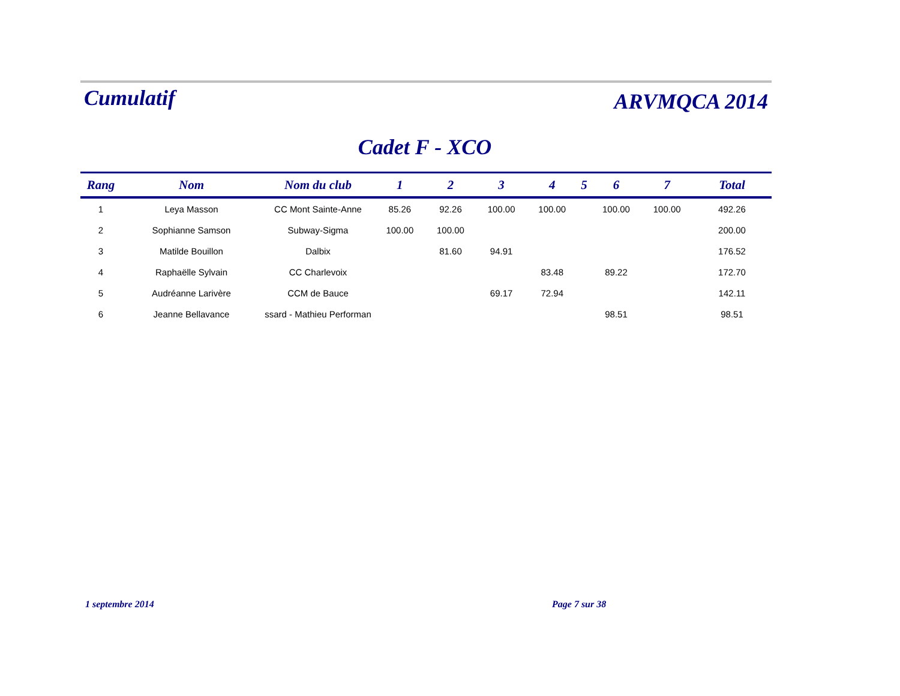Cumulatif
ARVMQCA 2014
Cadet F - XCO
| Rang | Nom | Nom du club | 1 | 2 | 3 | 4 | 5 | 6 | 7 | Total |
| --- | --- | --- | --- | --- | --- | --- | --- | --- | --- | --- |
| 1 | Leya Masson | CC Mont Sainte-Anne | 85.26 | 92.26 | 100.00 | 100.00 | | 100.00 | 100.00 | 492.26 |
| 2 | Sophianne Samson | Subway-Sigma | 100.00 | 100.00 | | | | | | 200.00 |
| 3 | Matilde Bouillon | Dalbix | | 81.60 | 94.91 | | | | | 176.52 |
| 4 | Raphaëlle Sylvain | CC Charlevoix | | | | 83.48 | | 89.22 | | 172.70 |
| 5 | Audréanne Larivère | CCM de Bauce | | | 69.17 | 72.94 | | | | 142.11 |
| 6 | Jeanne Bellavance | ssard - Mathieu Performan | | | | | | 98.51 | | 98.51 |
1 septembre 2014 Page 7 sur 38